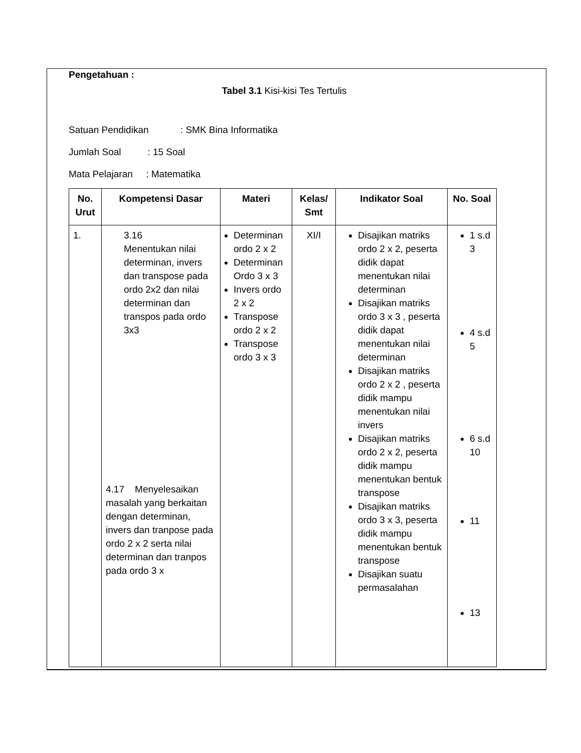Pengetahuan :
Tabel 3.1 Kisi-kisi Tes Tertulis
Satuan Pendidikan : SMK Bina Informatika
Jumlah Soal : 15 Soal
Mata Pelajaran : Matematika
| No. Urut | Kompetensi Dasar | Materi | Kelas/ Smt | Indikator Soal | No. Soal |
| --- | --- | --- | --- | --- | --- |
| 1. | 3.16 Menentukan nilai determinan, invers dan transpose pada ordo 2x2 dan nilai determinan dan transpos pada ordo 3x3 4.17 Menyelesaikan masalah yang berkaitan dengan determinan, invers dan tranpose pada ordo 2 x 2 serta nilai determinan dan tranpos pada ordo 3 x | Determinan ordo 2 x 2 Determinan Ordo 3 x 3 Invers ordo 2 x 2 Transpose ordo 2 x 2 Transpose ordo 3 x 3 | XI/I | Disajikan matriks ordo 2 x 2, peserta didik dapat menentukan nilai determinan Disajikan matriks ordo 3 x 3 , peserta didik dapat menentukan nilai determinan Disajikan matriks ordo 2 x 2 , peserta didik mampu menentukan nilai invers Disajikan matriks ordo 2 x 2, peserta didik mampu menentukan bentuk transpose Disajikan matriks ordo 3 x 3, peserta didik mampu menentukan bentuk transpose Disajikan suatu permasalahan | 1 s.d 3 4 s.d 5 6 s.d 10 11 13 |